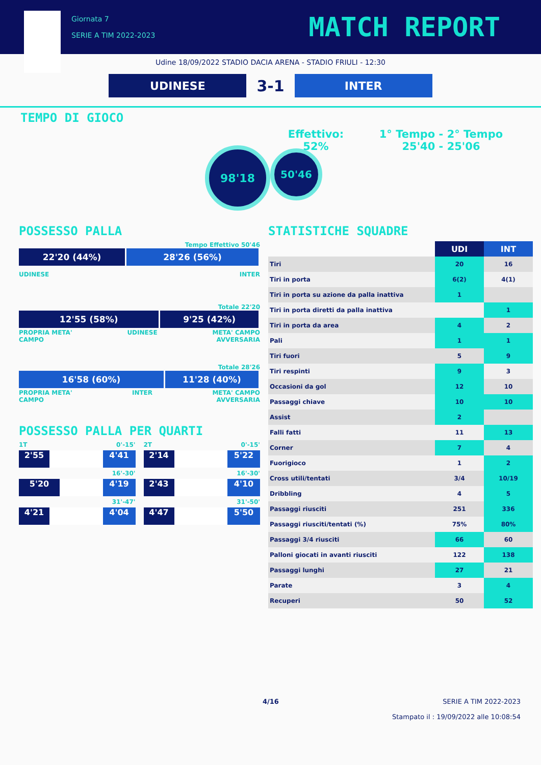Giornata 7
SERIE A TIM 2022-2023
MATCH REPORT
Udine 18/09/2022 STADIO DACIA ARENA - STADIO FRIULI - 12:30
UDINESE
3-1
INTER
TEMPO DI GIOCO
98'18
Effettivo:
52%
1° Tempo - 2° Tempo
25'40 - 25'06
50'46
POSSESSO PALLA
Tempo Effettivo 50'46
22'20 (44%) 28'26 (56%)
UDINESE INTER
Totale 22'20
12'55 (58%) 9'25 (42%)
PROPRIA META'
CAMPO UDINESE META' CAMPO
AVVERSARIA
Totale 28'26
16'58 (60%) 11'28 (40%)
PROPRIA META'
CAMPO INTER META' CAMPO
AVVERSARIA
POSSESSO PALLA PER QUARTI
1T 0'-15'
2'55 4'41
16'-30'
5'20 4'19
31'-47'
4'21 4'04
2T 0'-15'
2'14 5'22
16'-30'
2'43 4'10
31'-50'
4'47 5'50
STATISTICHE SQUADRE
| | UDI | INT |
| --- | --- | --- |
| Tiri | 20 | 16 |
| Tiri in porta | 6(2) | 4(1) |
| Tiri in porta su azione da palla inattiva | 1 | |
| Tiri in porta diretti da palla inattiva | | 1 |
| Tiri in porta da area | 4 | 2 |
| Pali | 1 | 1 |
| Tiri fuori | 5 | 9 |
| Tiri respinti | 9 | 3 |
| Occasioni da gol | 12 | 10 |
| Passaggi chiave | 10 | 10 |
| Assist | 2 | |
| Falli fatti | 11 | 13 |
| Corner | 7 | 4 |
| Fuorigioco | 1 | 2 |
| Cross utili/tentati | 3/4 | 10/19 |
| Dribbling | 4 | 5 |
| Passaggi riusciti | 251 | 336 |
| Passaggi riusciti/tentati (%) | 75% | 80% |
| Passaggi 3/4 riusciti | 66 | 60 |
| Palloni giocati in avanti riusciti | 122 | 138 |
| Passaggi lunghi | 27 | 21 |
| Parate | 3 | 4 |
| Recuperi | 50 | 52 |
4/16 SERIE A TIM 2022-2023
Stampato il : 19/09/2022 alle 10:08:54